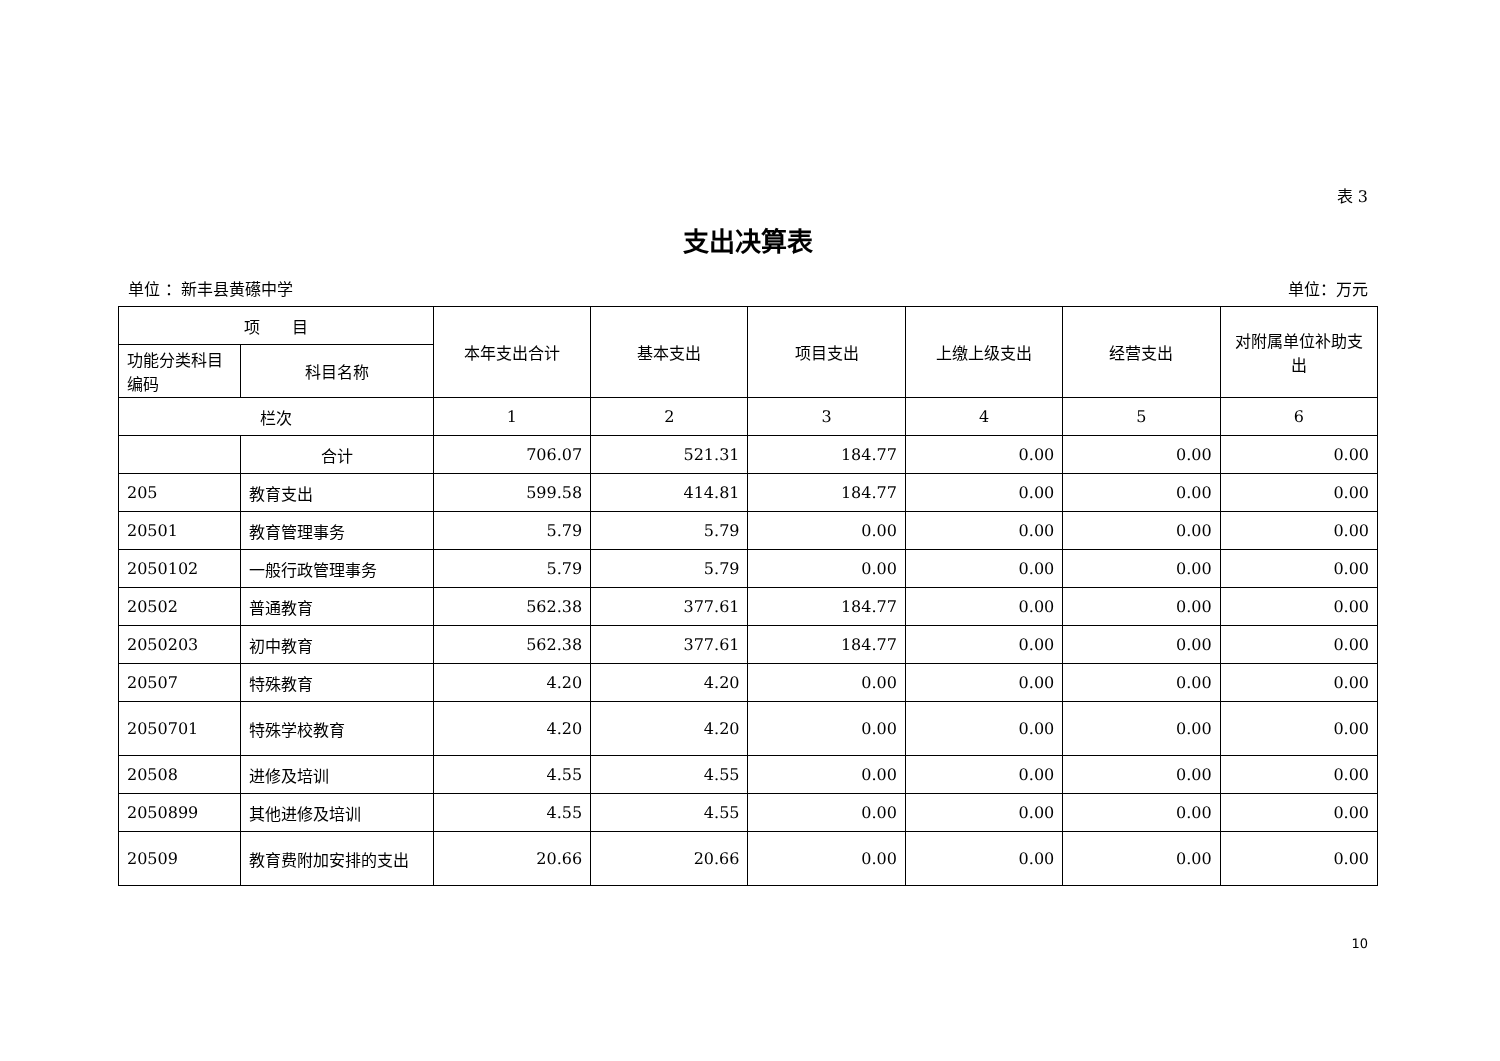表 3
支出决算表
单位 ：新丰县黄礤中学 单位：万元
| 项 目 | | 本年支出合计 | 基本支出 | 项目支出 | 上缴上级支出 | 经营支出 | 对附属单位补助支出 |
| --- | --- | --- | --- | --- | --- | --- | --- |
| 功能分类科目编码 | 科目名称 | | | | | | |
| 栏次 | | 1 | 2 | 3 | 4 | 5 | 6 |
| | 合计 | 706.07 | 521.31 | 184.77 | 0.00 | 0.00 | 0.00 |
| 205 | 教育支出 | 599.58 | 414.81 | 184.77 | 0.00 | 0.00 | 0.00 |
| 20501 | 教育管理事务 | 5.79 | 5.79 | 0.00 | 0.00 | 0.00 | 0.00 |
| 2050102 | 一般行政管理事务 | 5.79 | 5.79 | 0.00 | 0.00 | 0.00 | 0.00 |
| 20502 | 普通教育 | 562.38 | 377.61 | 184.77 | 0.00 | 0.00 | 0.00 |
| 2050203 | 初中教育 | 562.38 | 377.61 | 184.77 | 0.00 | 0.00 | 0.00 |
| 20507 | 特殊教育 | 4.20 | 4.20 | 0.00 | 0.00 | 0.00 | 0.00 |
| 2050701 | 特殊学校教育 | 4.20 | 4.20 | 0.00 | 0.00 | 0.00 | 0.00 |
| 20508 | 进修及培训 | 4.55 | 4.55 | 0.00 | 0.00 | 0.00 | 0.00 |
| 2050899 | 其他进修及培训 | 4.55 | 4.55 | 0.00 | 0.00 | 0.00 | 0.00 |
| 20509 | 教育费附加安排的支出 | 20.66 | 20.66 | 0.00 | 0.00 | 0.00 | 0.00 |
10